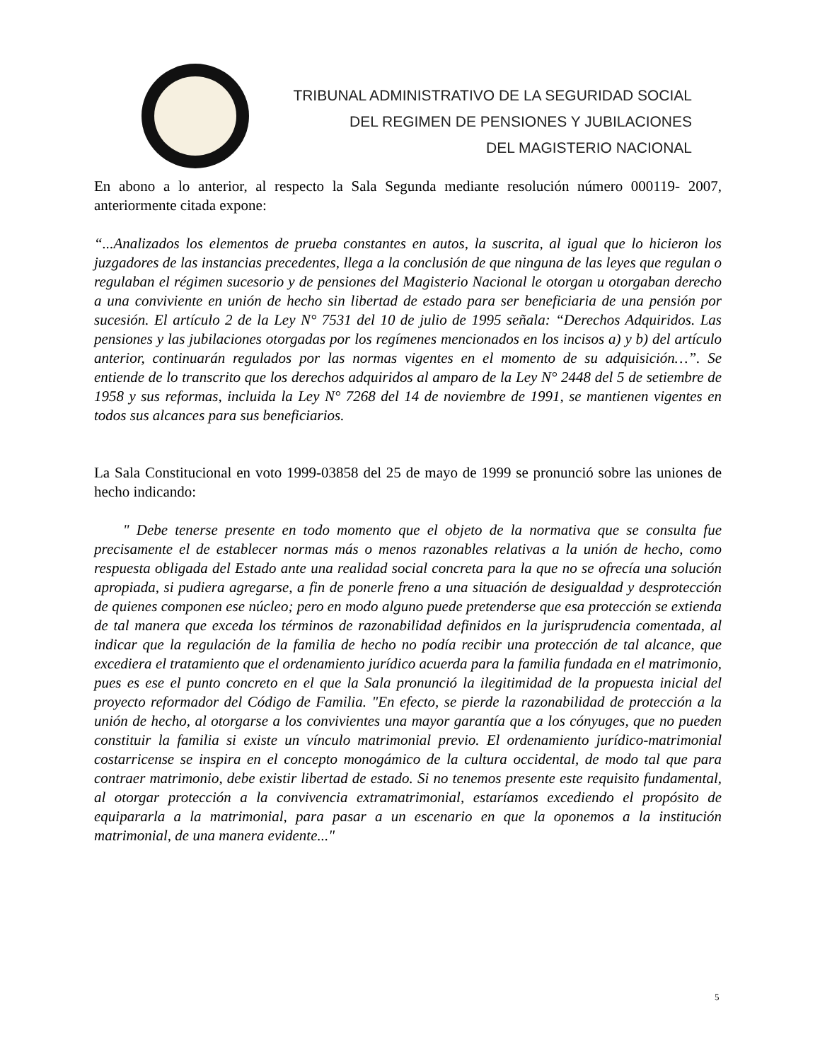TRIBUNAL ADMINISTRATIVO DE LA SEGURIDAD SOCIAL
DEL REGIMEN DE PENSIONES Y JUBILACIONES
DEL MAGISTERIO NACIONAL
En abono a lo anterior, al respecto la Sala Segunda mediante resolución número 000119- 2007, anteriormente citada expone:
“...Analizados los elementos de prueba constantes en autos, la suscrita, al igual que lo hicieron los juzgadores de las instancias precedentes, llega a la conclusión de que ninguna de las leyes que regulan o regulaban el régimen sucesorio y de pensiones del Magisterio Nacional le otorgan u otorgaban derecho a una conviviente en unión de hecho sin libertad de estado para ser beneficiaria de una pensión por sucesión. El artículo 2 de la Ley N° 7531 del 10 de julio de 1995 señala: “Derechos Adquiridos. Las pensiones y las jubilaciones otorgadas por los regímenes mencionados en los incisos a) y b) del artículo anterior, continuarán regulados por las normas vigentes en el momento de su adquisición…”. Se entiende de lo transcrito que los derechos adquiridos al amparo de la Ley N° 2448 del 5 de setiembre de 1958 y sus reformas, incluida la Ley N° 7268 del 14 de noviembre de 1991, se mantienen vigentes en todos sus alcances para sus beneficiarios.
La Sala Constitucional en voto 1999-03858 del 25 de mayo de 1999 se pronunció sobre las uniones de hecho indicando:
" Debe tenerse presente en todo momento que el objeto de la normativa que se consulta fue precisamente el de establecer normas más o menos razonables relativas a la unión de hecho, como respuesta obligada del Estado ante una realidad social concreta para la que no se ofrecía una solución apropiada, si pudiera agregarse, a fin de ponerle freno a una situación de desigualdad y desprotección de quienes componen ese núcleo; pero en modo alguno puede pretenderse que esa protección se extienda de tal manera que exceda los términos de razonabilidad definidos en la jurisprudencia comentada, al indicar que la regulación de la familia de hecho no podía recibir una protección de tal alcance, que excediera el tratamiento que el ordenamiento jurídico acuerda para la familia fundada en el matrimonio, pues es ese el punto concreto en el que la Sala pronunció la ilegitimidad de la propuesta inicial del proyecto reformador del Código de Familia. "En efecto, se pierde la razonabilidad de protección a la unión de hecho, al otorgarse a los convivientes una mayor garantía que a los cónyuges, que no pueden constituir la familia si existe un vínculo matrimonial previo. El ordenamiento jurídico-matrimonial costarricense se inspira en el concepto monogámico de la cultura occidental, de modo tal que para contraer matrimonio, debe existir libertad de estado. Si no tenemos presente este requisito fundamental, al otorgar protección a la convivencia extramatrimonial, estaríamos excediendo el propósito de equipararla a la matrimonial, para pasar a un escenario en que la oponemos a la institución matrimonial, de una manera evidente..."
5